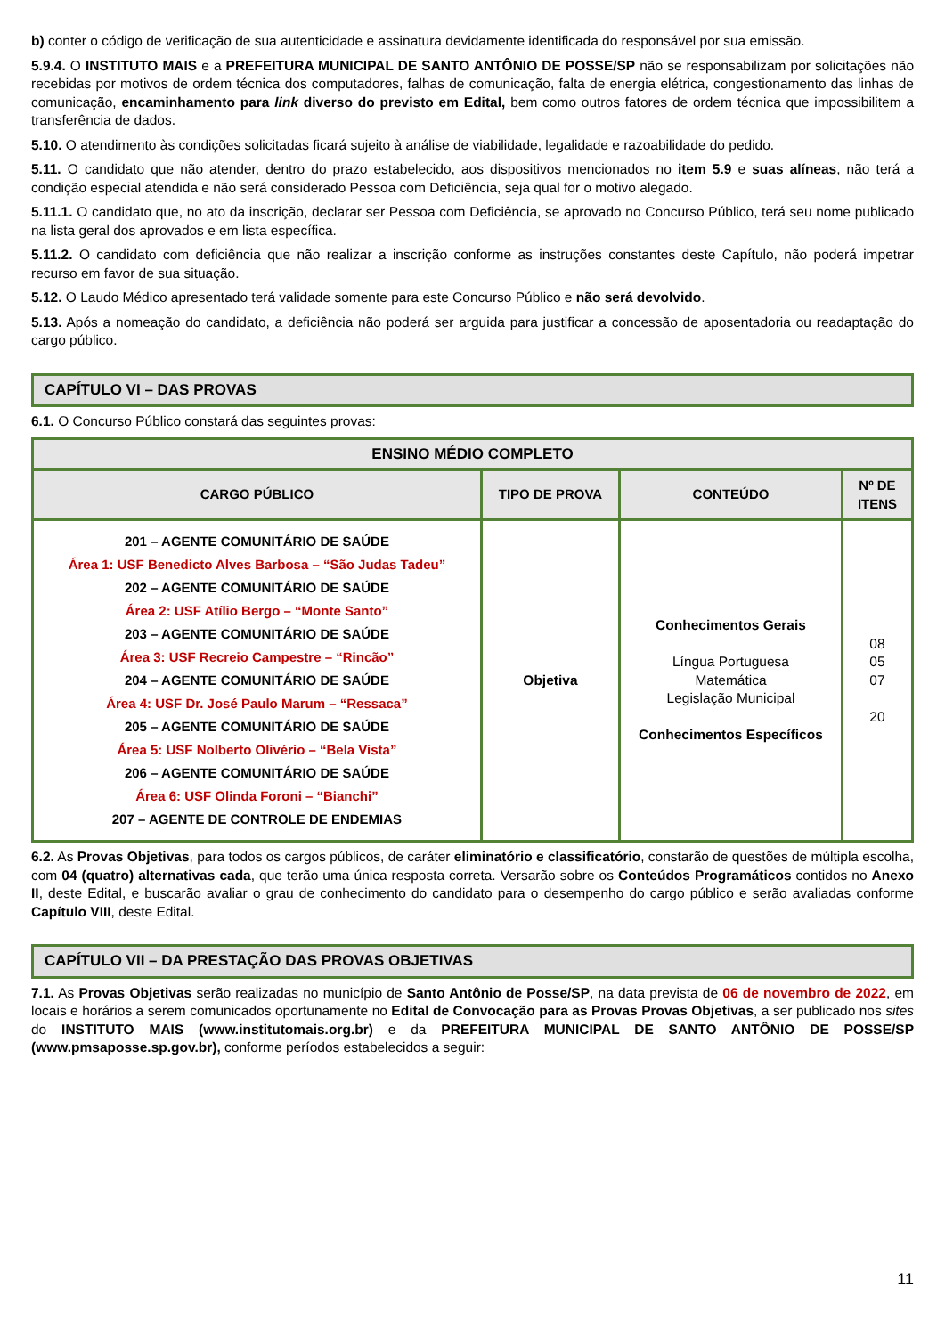b) conter o código de verificação de sua autenticidade e assinatura devidamente identificada do responsável por sua emissão.
5.9.4. O INSTITUTO MAIS e a PREFEITURA MUNICIPAL DE SANTO ANTÔNIO DE POSSE/SP não se responsabilizam por solicitações não recebidas por motivos de ordem técnica dos computadores, falhas de comunicação, falta de energia elétrica, congestionamento das linhas de comunicação, encaminhamento para link diverso do previsto em Edital, bem como outros fatores de ordem técnica que impossibilitem a transferência de dados.
5.10. O atendimento às condições solicitadas ficará sujeito à análise de viabilidade, legalidade e razoabilidade do pedido.
5.11. O candidato que não atender, dentro do prazo estabelecido, aos dispositivos mencionados no item 5.9 e suas alíneas, não terá a condição especial atendida e não será considerado Pessoa com Deficiência, seja qual for o motivo alegado.
5.11.1. O candidato que, no ato da inscrição, declarar ser Pessoa com Deficiência, se aprovado no Concurso Público, terá seu nome publicado na lista geral dos aprovados e em lista específica.
5.11.2. O candidato com deficiência que não realizar a inscrição conforme as instruções constantes deste Capítulo, não poderá impetrar recurso em favor de sua situação.
5.12. O Laudo Médico apresentado terá validade somente para este Concurso Público e não será devolvido.
5.13. Após a nomeação do candidato, a deficiência não poderá ser arguida para justificar a concessão de aposentadoria ou readaptação do cargo público.
CAPÍTULO VI – DAS PROVAS
6.1. O Concurso Público constará das seguintes provas:
| ENSINO MÉDIO COMPLETO | | | |
| --- | --- | --- | --- |
| CARGO PÚBLICO | TIPO DE PROVA | CONTEÚDO | Nº DE ITENS |
| 201 – AGENTE COMUNITÁRIO DE SAÚDE Área 1: USF Benedicto Alves Barbosa – “São Judas Tadeu” 202 – AGENTE COMUNITÁRIO DE SAÚDE Área 2: USF Atílio Bergo – “Monte Santo” 203 – AGENTE COMUNITÁRIO DE SAÚDE Área 3: USF Recreio Campestre – “Rincão” 204 – AGENTE COMUNITÁRIO DE SAÚDE Área 4: USF Dr. José Paulo Marum – “Ressaca” 205 – AGENTE COMUNITÁRIO DE SAÚDE Área 5: USF Nolberto Olivério – “Bela Vista” 206 – AGENTE COMUNITÁRIO DE SAÚDE Área 6: USF Olinda Foroni – “Bianchi” 207 – AGENTE DE CONTROLE DE ENDEMIAS | Objetiva | Conhecimentos Gerais Língua Portuguesa Matemática Legislação Municipal Conhecimentos Específicos | 08 05 07 20 |
6.2. As Provas Objetivas, para todos os cargos públicos, de caráter eliminatório e classificatório, constarão de questões de múltipla escolha, com 04 (quatro) alternativas cada, que terão uma única resposta correta. Versarão sobre os Conteúdos Programáticos contidos no Anexo II, deste Edital, e buscarão avaliar o grau de conhecimento do candidato para o desempenho do cargo público e serão avaliadas conforme Capítulo VIII, deste Edital.
CAPÍTULO VII – DA PRESTAÇÃO DAS PROVAS OBJETIVAS
7.1. As Provas Objetivas serão realizadas no município de Santo Antônio de Posse/SP, na data prevista de 06 de novembro de 2022, em locais e horários a serem comunicados oportunamente no Edital de Convocação para as Provas Provas Objetivas, a ser publicado nos sites do INSTITUTO MAIS (www.institutomais.org.br) e da PREFEITURA MUNICIPAL DE SANTO ANTÔNIO DE POSSE/SP (www.pmsaposse.sp.gov.br), conforme períodos estabelecidos a seguir:
11